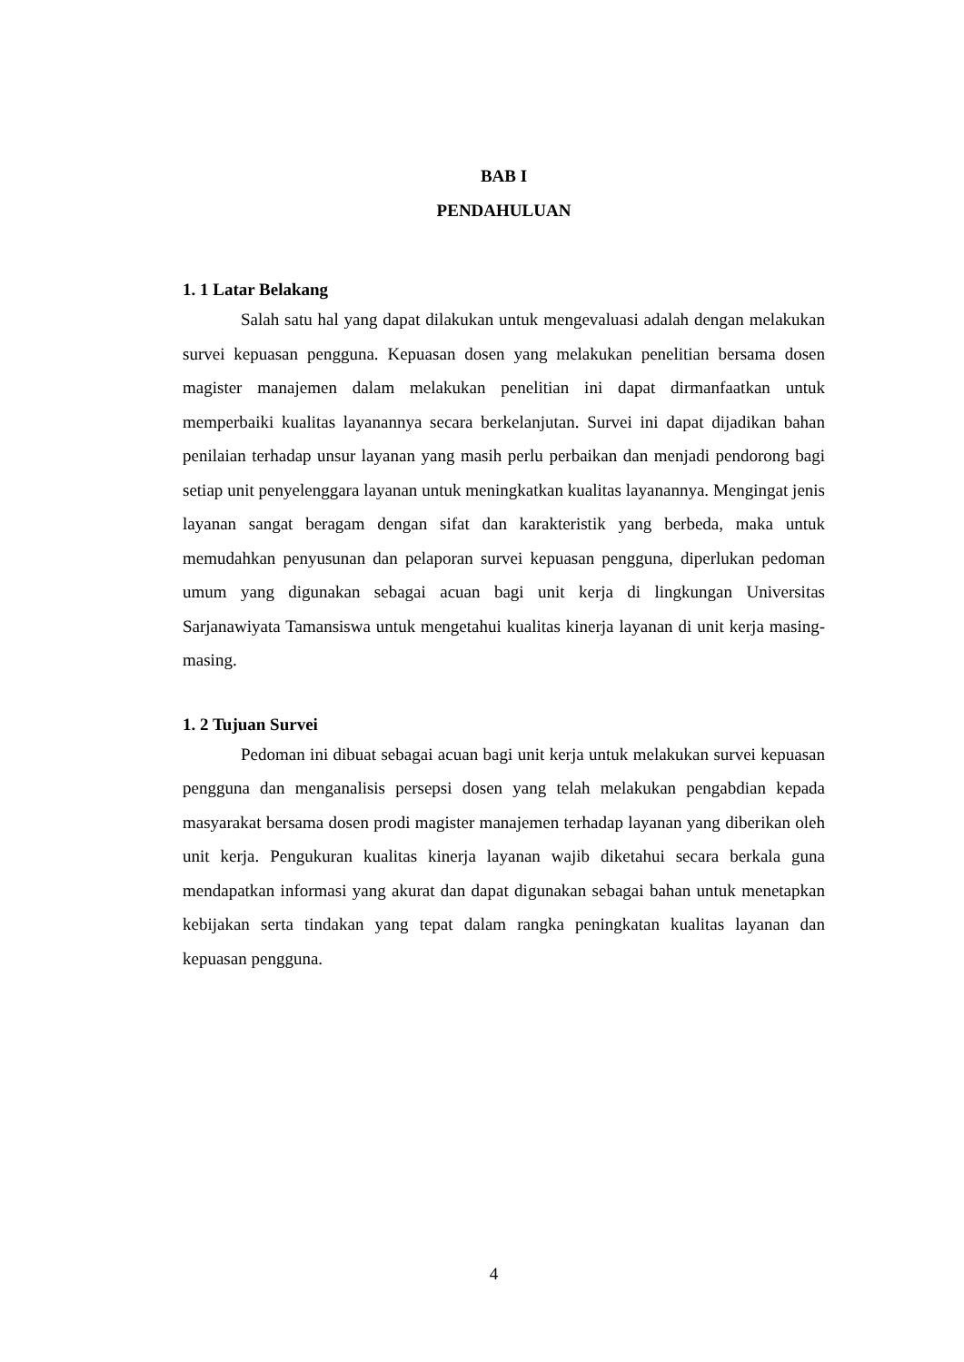BAB I
PENDAHULUAN
1. 1 Latar Belakang
Salah satu hal yang dapat dilakukan untuk mengevaluasi adalah dengan melakukan survei kepuasan pengguna. Kepuasan dosen yang melakukan penelitian bersama dosen magister manajemen dalam melakukan penelitian ini dapat dirmanfaatkan untuk memperbaiki kualitas layanannya secara berkelanjutan. Survei ini dapat dijadikan bahan penilaian terhadap unsur layanan yang masih perlu perbaikan dan menjadi pendorong bagi setiap unit penyelenggara layanan untuk meningkatkan kualitas layanannya. Mengingat jenis layanan sangat beragam dengan sifat dan karakteristik yang berbeda, maka untuk memudahkan penyusunan dan pelaporan survei kepuasan pengguna, diperlukan pedoman umum yang digunakan sebagai acuan bagi unit kerja di lingkungan Universitas Sarjanawiyata Tamansiswa untuk mengetahui kualitas kinerja layanan di unit kerja masing-masing.
1. 2 Tujuan Survei
Pedoman ini dibuat sebagai acuan bagi unit kerja untuk melakukan survei kepuasan pengguna dan menganalisis persepsi dosen yang telah melakukan pengabdian kepada masyarakat bersama dosen prodi magister manajemen terhadap layanan yang diberikan oleh unit kerja. Pengukuran kualitas kinerja layanan wajib diketahui secara berkala guna mendapatkan informasi yang akurat dan dapat digunakan sebagai bahan untuk menetapkan kebijakan serta tindakan yang tepat dalam rangka peningkatan kualitas layanan dan kepuasan pengguna.
4